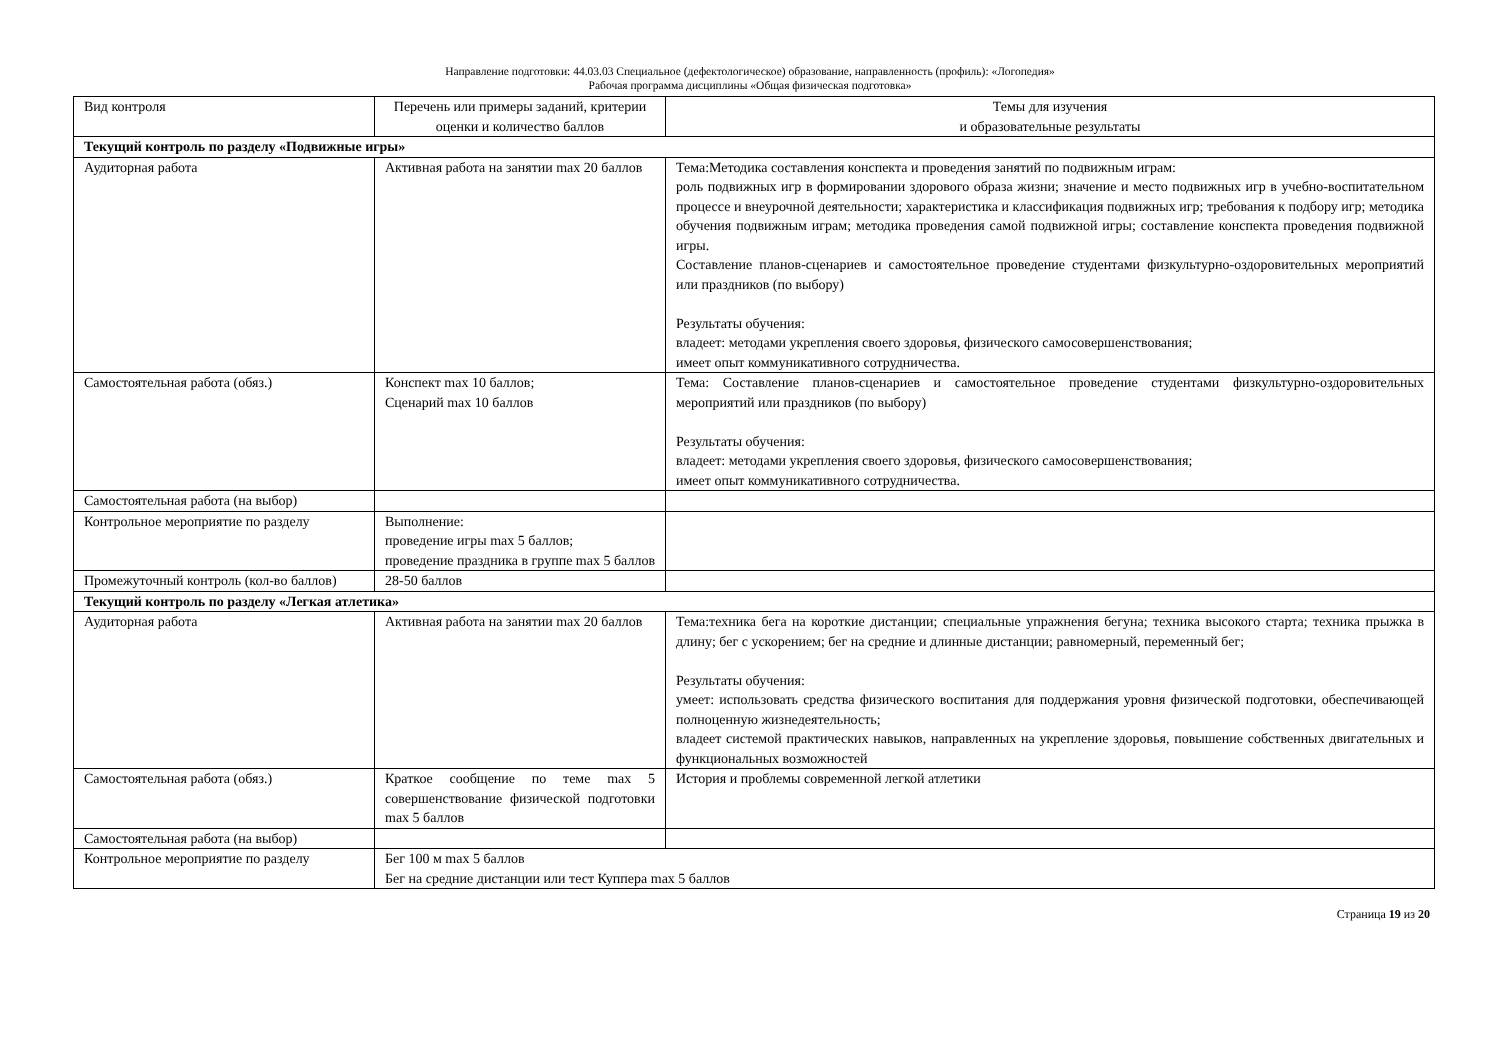Направление подготовки: 44.03.03 Специальное (дефектологическое) образование, направленность (профиль): «Логопедия»
Рабочая программа дисциплины «Общая физическая подготовка»
| Вид контроля | Перечень или примеры заданий, критерии оценки и количество баллов | Темы для изучения и образовательные результаты |
| Текущий контроль по разделу «Подвижные игры» | | |
| Аудиторная работа | Активная работа на занятии max 20 баллов | Тема:Методика составления конспекта и проведения занятий по подвижным играм: роль подвижных игр в формировании здорового образа жизни; значение и место подвижных игр в учебно-воспитательном процессе и внеурочной деятельности; характеристика и классификация подвижных игр; требования к подбору игр; методика обучения подвижным играм; методика проведения самой подвижной игры; составление конспекта проведения подвижной игры. Составление планов-сценариев и самостоятельное проведение студентами физкультурно-оздоровительных мероприятий или праздников (по выбору) Результаты обучения: владеет: методами укрепления своего здоровья, физического самосовершенствования; имеет опыт коммуникативного сотрудничества. |
| Самостоятельная работа (обяз.) | Конспект max 10 баллов; Сценарий max 10 баллов | Тема: Составление планов-сценариев и самостоятельное проведение студентами физкультурно-оздоровительных мероприятий или праздников (по выбору) Результаты обучения: владеет: методами укрепления своего здоровья, физического самосовершенствования; имеет опыт коммуникативного сотрудничества. |
| Самостоятельная работа (на выбор) | | |
| Контрольное мероприятие по разделу | Выполнение: проведение игры max 5 баллов; проведение праздника в группе max 5 баллов | |
| Промежуточный контроль (кол-во баллов) | 28-50 баллов | |
| Текущий контроль по разделу «Легкая атлетика» | | |
| Аудиторная работа | Активная работа на занятии max 20 баллов | Тема:техника бега на короткие дистанции; специальные упражнения бегуна; техника высокого старта; техника прыжка в длину; бег с ускорением; бег на средние и длинные дистанции; равномерный, переменный бег; Результаты обучения: умеет: использовать средства физического воспитания для поддержания уровня физической подготовки, обеспечивающей полноценную жизнедеятельность; владеет системой практических навыков, направленных на укрепление здоровья, повышение собственных двигательных и функциональных возможностей |
| Самостоятельная работа (обяз.) | Краткое сообщение по теме max 5 совершенствование физической подготовки max 5 баллов | История и проблемы современной легкой атлетики |
| Самостоятельная работа (на выбор) | | |
| Контрольное мероприятие по разделу | Бег 100 м max 5 баллов Бег на средние дистанции или тест Куппера max 5 баллов | |
Страница 19 из 20